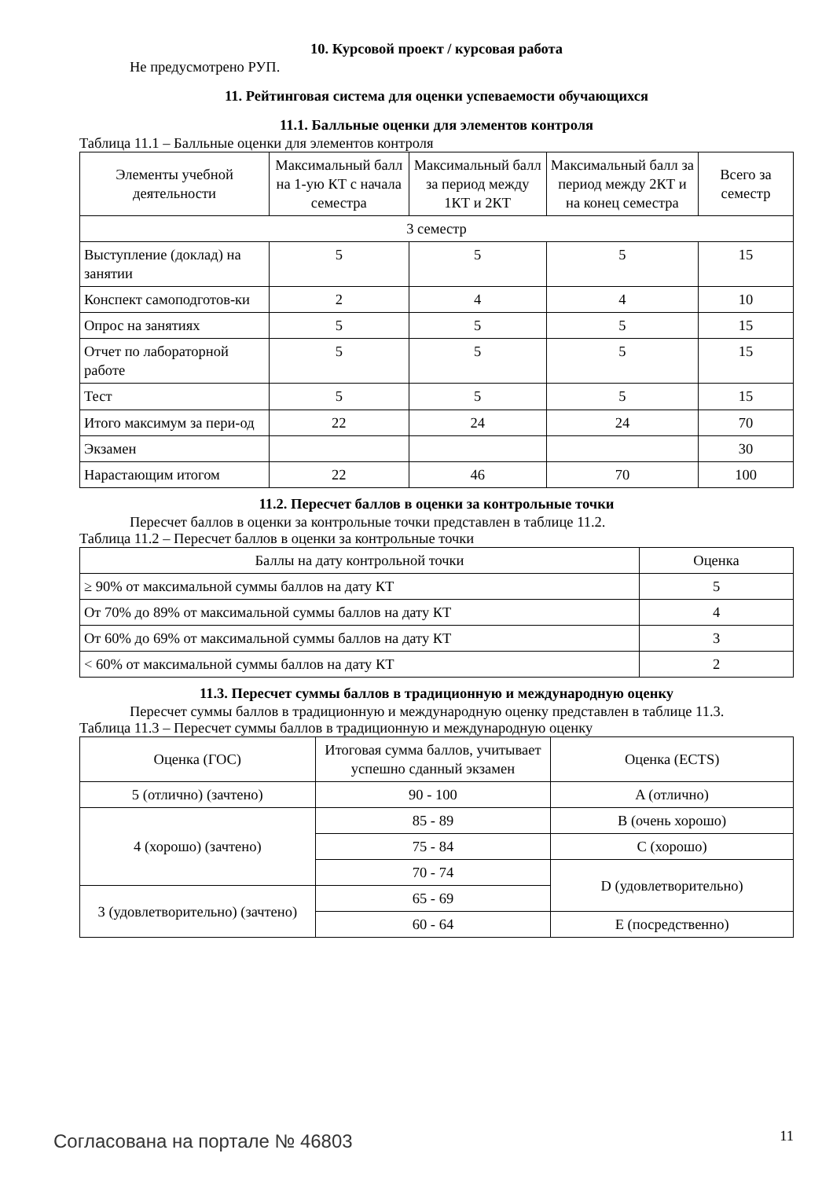10. Курсовой проект / курсовая работа
Не предусмотрено РУП.
11. Рейтинговая система для оценки успеваемости обучающихся
11.1. Балльные оценки для элементов контроля
Таблица 11.1 – Балльные оценки для элементов контроля
| Элементы учебной деятельности | Максимальный балл на 1-ую КТ с начала семестра | Максимальный балл за период между 1КТ и 2КТ | Максимальный балл за период между 2КТ и на конец семестра | Всего за семестр |
| --- | --- | --- | --- | --- |
| 3 семестр | | | | |
| Выступление (доклад) на занятии | 5 | 5 | 5 | 15 |
| Конспект самоподготов-ки | 2 | 4 | 4 | 10 |
| Опрос на занятиях | 5 | 5 | 5 | 15 |
| Отчет по лабораторной работе | 5 | 5 | 5 | 15 |
| Тест | 5 | 5 | 5 | 15 |
| Итого максимум за пери-од | 22 | 24 | 24 | 70 |
| Экзамен | | | | 30 |
| Нарастающим итогом | 22 | 46 | 70 | 100 |
11.2. Пересчет баллов в оценки за контрольные точки
Пересчет баллов в оценки за контрольные точки представлен в таблице 11.2.
Таблица 11.2 – Пересчет баллов в оценки за контрольные точки
| Баллы на дату контрольной точки | Оценка |
| --- | --- |
| ≥ 90% от максимальной суммы баллов на дату КТ | 5 |
| От 70% до 89% от максимальной суммы баллов на дату КТ | 4 |
| От 60% до 69% от максимальной суммы баллов на дату КТ | 3 |
| < 60% от максимальной суммы баллов на дату КТ | 2 |
11.3. Пересчет суммы баллов в традиционную и международную оценку
Пересчет суммы баллов в традиционную и международную оценку представлен в таблице 11.3.
Таблица 11.3 – Пересчет суммы баллов в традиционную и международную оценку
| Оценка (ГОС) | Итоговая сумма баллов, учитывает успешно сданный экзамен | Оценка (ECTS) |
| --- | --- | --- |
| 5 (отлично) (зачтено) | 90 - 100 | A (отлично) |
| 4 (хорошо) (зачтено) | 85 - 89 | B (очень хорошо) |
| | 75 - 84 | C (хорошо) |
| | 70 - 74 | D (удовлетворительно) |
| 3 (удовлетворительно) (зачтено) | 65 - 69 | |
| | 60 - 64 | E (посредственно) |
Согласована на портале № 46803 11